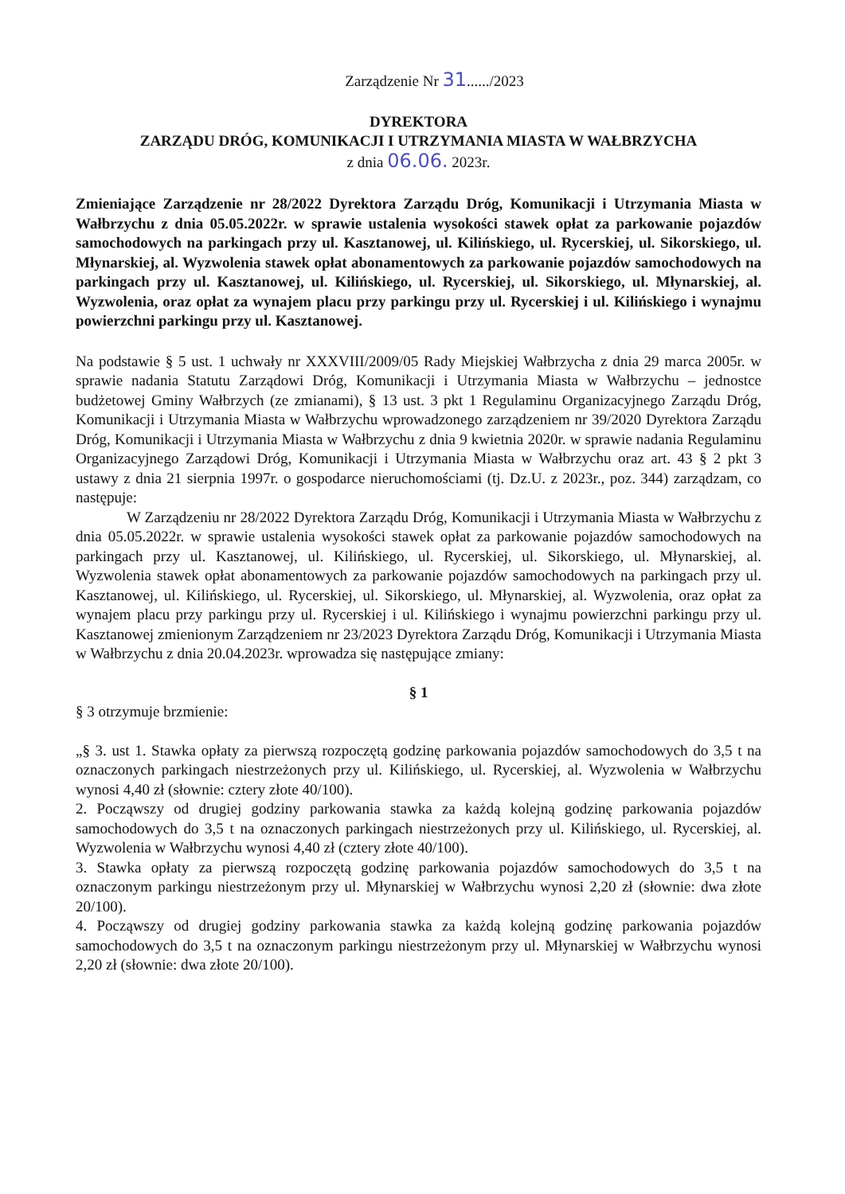Zarządzenie Nr 31....../2023
DYREKTORA
ZARZĄDU DRÓG, KOMUNIKACJI I UTRZYMANIA MIASTA W WAŁBRZYCHA
z dnia 06.06. 2023r.
Zmieniające Zarządzenie nr 28/2022 Dyrektora Zarządu Dróg, Komunikacji i Utrzymania Miasta w Wałbrzychu z dnia 05.05.2022r. w sprawie ustalenia wysokości stawek opłat za parkowanie pojazdów samochodowych na parkingach przy ul. Kasztanowej, ul. Kilińskiego, ul. Rycerskiej, ul. Sikorskiego, ul. Młynarskiej, al. Wyzwolenia stawek opłat abonamentowych za parkowanie pojazdów samochodowych na parkingach przy ul. Kasztanowej, ul. Kilińskiego, ul. Rycerskiej, ul. Sikorskiego, ul. Młynarskiej, al. Wyzwolenia, oraz opłat za wynajem placu przy parkingu przy ul. Rycerskiej i ul. Kilińskiego i wynajmu powierzchni parkingu przy ul. Kasztanowej.
Na podstawie § 5 ust. 1 uchwały nr XXXVIII/2009/05 Rady Miejskiej Wałbrzycha z dnia 29 marca 2005r. w sprawie nadania Statutu Zarządowi Dróg, Komunikacji i Utrzymania Miasta w Wałbrzychu – jednostce budżetowej Gminy Wałbrzych (ze zmianami), § 13 ust. 3 pkt 1 Regulaminu Organizacyjnego Zarządu Dróg, Komunikacji i Utrzymania Miasta w Wałbrzychu wprowadzonego zarządzeniem nr 39/2020 Dyrektora Zarządu Dróg, Komunikacji i Utrzymania Miasta w Wałbrzychu z dnia 9 kwietnia 2020r. w sprawie nadania Regulaminu Organizacyjnego Zarządowi Dróg, Komunikacji i Utrzymania Miasta w Wałbrzychu oraz art. 43 § 2 pkt 3 ustawy z dnia 21 sierpnia 1997r. o gospodarce nieruchomościami (tj. Dz.U. z 2023r., poz. 344) zarządzam, co następuje:
W Zarządzeniu nr 28/2022 Dyrektora Zarządu Dróg, Komunikacji i Utrzymania Miasta w Wałbrzychu z dnia 05.05.2022r. w sprawie ustalenia wysokości stawek opłat za parkowanie pojazdów samochodowych na parkingach przy ul. Kasztanowej, ul. Kilińskiego, ul. Rycerskiej, ul. Sikorskiego, ul. Młynarskiej, al. Wyzwolenia stawek opłat abonamentowych za parkowanie pojazdów samochodowych na parkingach przy ul. Kasztanowej, ul. Kilińskiego, ul. Rycerskiej, ul. Sikorskiego, ul. Młynarskiej, al. Wyzwolenia, oraz opłat za wynajem placu przy parkingu przy ul. Rycerskiej i ul. Kilińskiego i wynajmu powierzchni parkingu przy ul. Kasztanowej zmienionym Zarządzeniem nr 23/2023 Dyrektora Zarządu Dróg, Komunikacji i Utrzymania Miasta w Wałbrzychu z dnia 20.04.2023r. wprowadza się następujące zmiany:
§ 1
§ 3 otrzymuje brzmienie:
„§ 3. ust 1. Stawka opłaty za pierwszą rozpoczętą godzinę parkowania pojazdów samochodowych do 3,5 t na oznaczonych parkingach niestrzeżonych przy ul. Kilińskiego, ul. Rycerskiej, al. Wyzwolenia w Wałbrzychu wynosi 4,40 zł (słownie: cztery złote 40/100).
2. Począwszy od drugiej godziny parkowania stawka za każdą kolejną godzinę parkowania pojazdów samochodowych do 3,5 t na oznaczonych parkingach niestrzeżonych przy ul. Kilińskiego, ul. Rycerskiej, al. Wyzwolenia w Wałbrzychu wynosi 4,40 zł (cztery złote 40/100).
3. Stawka opłaty za pierwszą rozpoczętą godzinę parkowania pojazdów samochodowych do 3,5 t na oznaczonym parkingu niestrzeżonym przy ul. Młynarskiej w Wałbrzychu wynosi 2,20 zł (słownie: dwa złote 20/100).
4. Począwszy od drugiej godziny parkowania stawka za każdą kolejną godzinę parkowania pojazdów samochodowych do 3,5 t na oznaczonym parkingu niestrzeżonym przy ul. Młynarskiej w Wałbrzychu wynosi 2,20 zł (słownie: dwa złote 20/100).